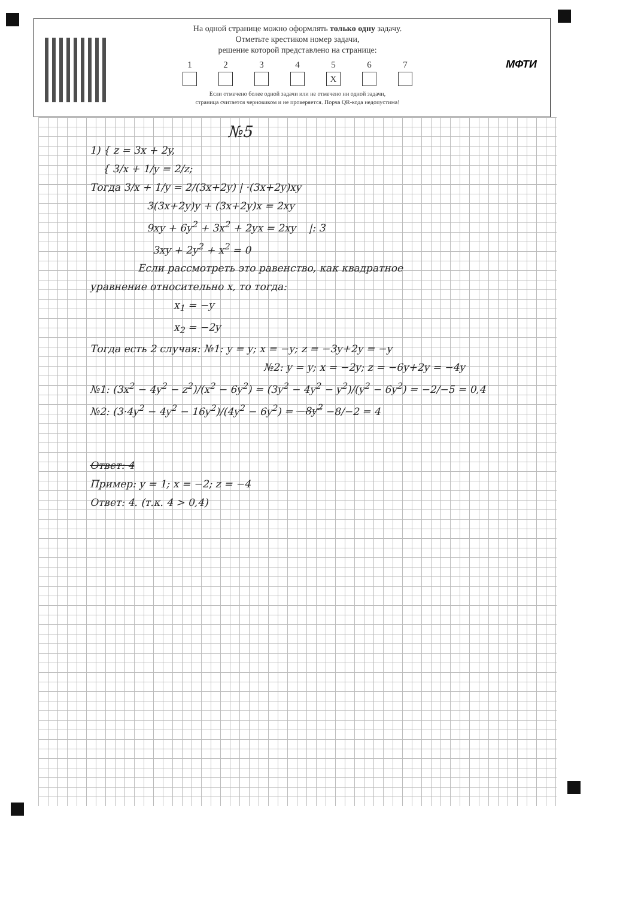На одной странице можно оформлять только одну задачу.
Отметьте крестиком номер задачи,
решение которой представлено на странице:
1 2 3 4 5
X
6 7
Если отмечено более одной задачи или не отмечено ни одной задачи,
страница считается черновиком и не проверяется. Порча QR-кода недопустима!
МФТИ
№5
1) { z = 3x + 2y,
{ 3/x + 1/y = 2/z;
Тогда 3/x + 1/y = 2/(3x+2y) | ·(3x+2y)xy
3(3x+2y)y + (3x+2y)x = 2xy
9xy + 6y<sup>2</sup> + 3x<sup>2</sup> + 2yx = 2xy |: 3
3xy + 2y<sup>2</sup> + x<sup>2</sup> = 0
Если рассмотреть это равенство, как квадратное
уравнение относительно x, то тогда:
x<sub>1</sub> = −y
x<sub>2</sub> = −2y
Тогда есть 2 случая: №1: y = y; x = −y; z = −3y+2y = −y
№2: y = y; x = −2y; z = −6y+2y = −4y
№1: (3x<sup>2</sup> − 4y<sup>2</sup> − z<sup>2</sup>)/(x<sup>2</sup> − 6y<sup>2</sup>) = (3y<sup>2</sup> − 4y<sup>2</sup> − y<sup>2</sup>)/(y<sup>2</sup> − 6y<sup>2</sup>) = −2/−5 = 0,4
№2: (3·4y<sup>2</sup> − 4y<sup>2</sup> − 16y<sup>2</sup>)/(4y<sup>2</sup> − 6y<sup>2</sup>) = −8y<sup>2</sup> −8/−2 = 4
Ответ: 4
Пример: y = 1; x = −2; z = −4
Ответ: 4. (т.к. 4 > 0,4)